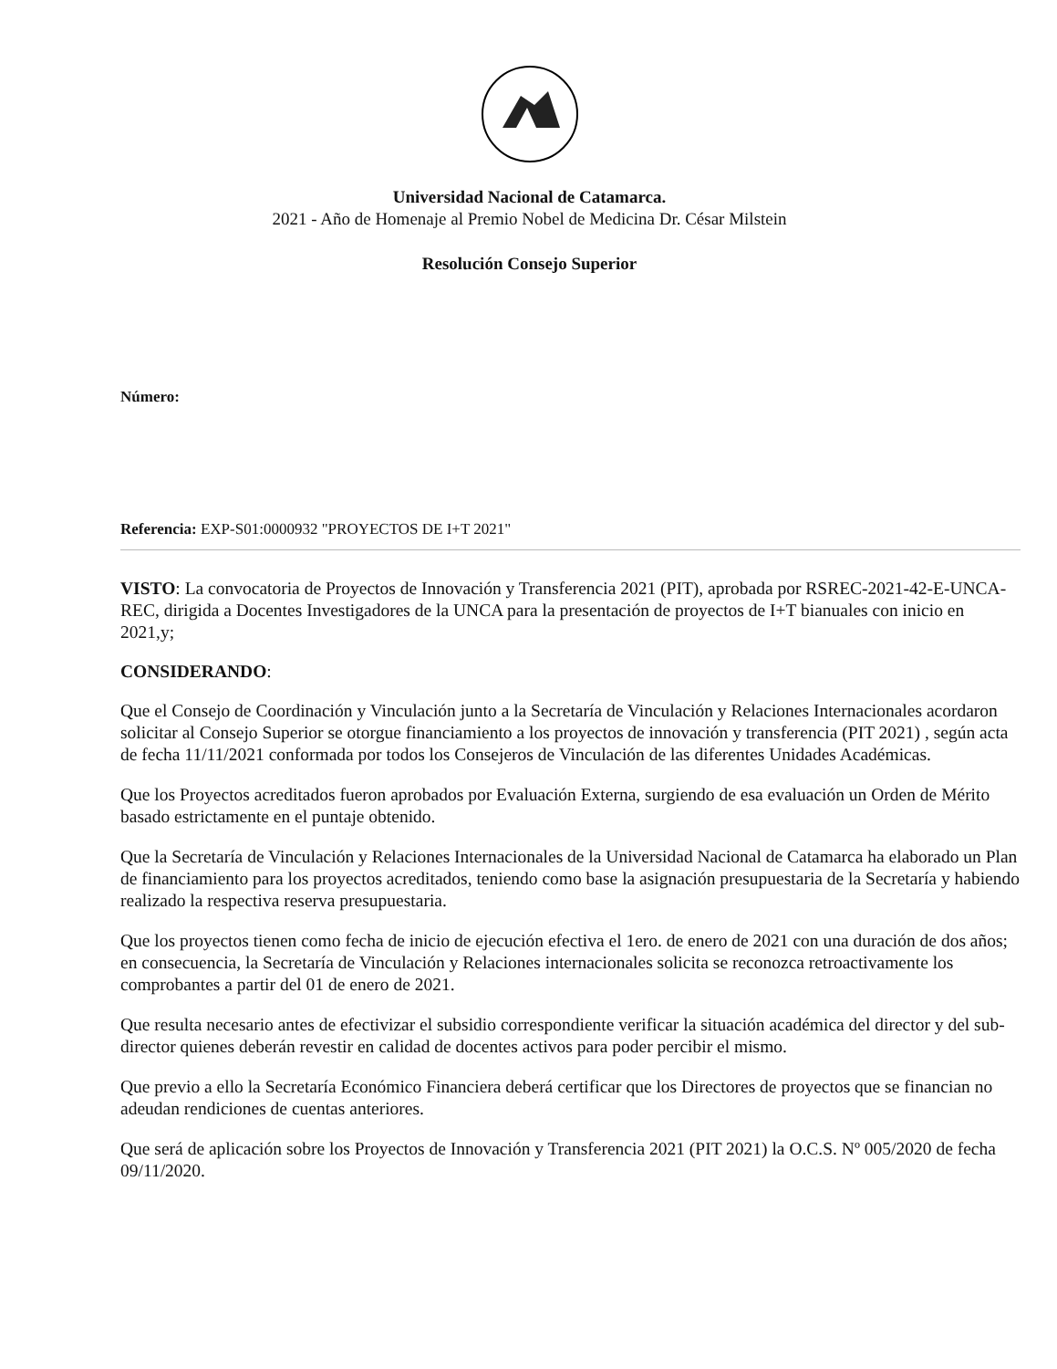Universidad Nacional de Catamarca.
2021 - Año de Homenaje al Premio Nobel de Medicina Dr. César Milstein
Resolución Consejo Superior
Número:
Referencia: EXP-S01:0000932 "PROYECTOS DE I+T 2021"
VISTO: La convocatoria de Proyectos de Innovación y Transferencia 2021 (PIT), aprobada por RSREC-2021-42-E-UNCA-REC, dirigida a Docentes Investigadores de la UNCA para la presentación de proyectos de I+T bianuales con inicio en 2021,y;
CONSIDERANDO:
Que el Consejo de Coordinación y Vinculación junto a la Secretaría de Vinculación y Relaciones Internacionales acordaron solicitar al Consejo Superior se otorgue financiamiento a los proyectos de innovación y transferencia (PIT 2021) , según acta de fecha 11/11/2021 conformada por todos los Consejeros de Vinculación de las diferentes Unidades Académicas.
Que los Proyectos acreditados fueron aprobados por Evaluación Externa, surgiendo de esa evaluación un Orden de Mérito basado estrictamente en el puntaje obtenido.
Que la Secretaría de Vinculación y Relaciones Internacionales de la Universidad Nacional de Catamarca ha elaborado un Plan de financiamiento para los proyectos acreditados, teniendo como base la asignación presupuestaria de la Secretaría y habiendo realizado la respectiva reserva presupuestaria.
Que los proyectos tienen como fecha de inicio de ejecución efectiva el 1ero. de enero de 2021 con una duración de dos años; en consecuencia, la Secretaría de Vinculación y Relaciones internacionales solicita se reconozca retroactivamente los comprobantes a partir del 01 de enero de 2021.
Que resulta necesario antes de efectivizar el subsidio correspondiente verificar la situación académica del director y del sub-director quienes deberán revestir en calidad de docentes activos para poder percibir el mismo.
Que previo a ello la Secretaría Económico Financiera deberá certificar que los Directores de proyectos que se financian no adeudan rendiciones de cuentas anteriores.
Que será de aplicación sobre los Proyectos de Innovación y Transferencia 2021 (PIT 2021) la O.C.S. Nº 005/2020 de fecha 09/11/2020.